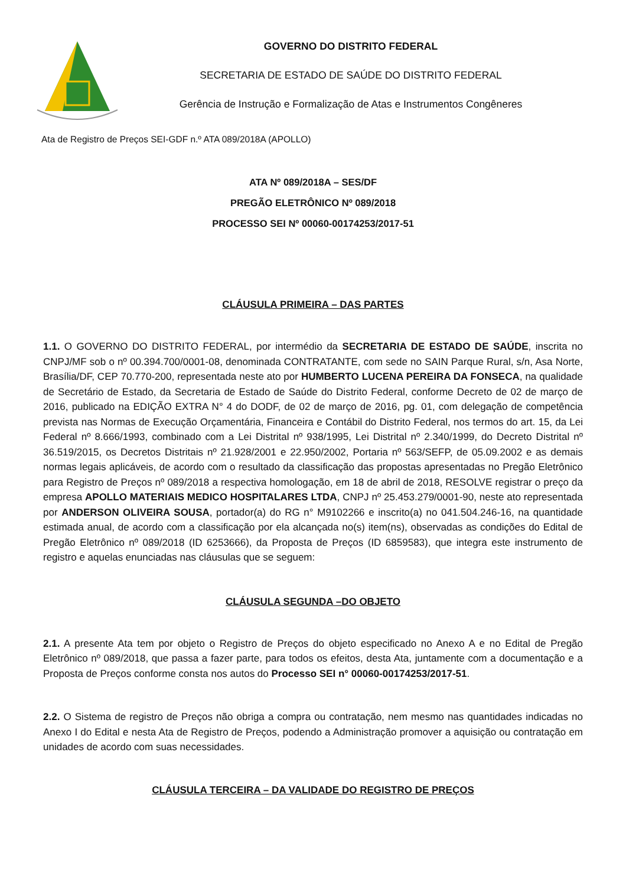GOVERNO DO DISTRITO FEDERAL
SECRETARIA DE ESTADO DE SAÚDE DO DISTRITO FEDERAL
Gerência de Instrução e Formalização de Atas e Instrumentos Congêneres
Ata de Registro de Preços SEI-GDF n.º ATA 089/2018A (APOLLO)
ATA Nº 089/2018A – SES/DF
PREGÃO ELETRÔNICO Nº 089/2018
PROCESSO SEI Nº 00060-00174253/2017-51
CLÁUSULA PRIMEIRA – DAS PARTES
1.1. O GOVERNO DO DISTRITO FEDERAL, por intermédio da SECRETARIA DE ESTADO DE SAÚDE, inscrita no CNPJ/MF sob o nº 00.394.700/0001-08, denominada CONTRATANTE, com sede no SAIN Parque Rural, s/n, Asa Norte, Brasília/DF, CEP 70.770-200, representada neste ato por HUMBERTO LUCENA PEREIRA DA FONSECA, na qualidade de Secretário de Estado, da Secretaria de Estado de Saúde do Distrito Federal, conforme Decreto de 02 de março de 2016, publicado na EDIÇÃO EXTRA N° 4 do DODF, de 02 de março de 2016, pg. 01, com delegação de competência prevista nas Normas de Execução Orçamentária, Financeira e Contábil do Distrito Federal, nos termos do art. 15, da Lei Federal nº 8.666/1993, combinado com a Lei Distrital nº 938/1995, Lei Distrital nº 2.340/1999, do Decreto Distrital nº 36.519/2015, os Decretos Distritais nº 21.928/2001 e 22.950/2002, Portaria nº 563/SEFP, de 05.09.2002 e as demais normas legais aplicáveis, de acordo com o resultado da classificação das propostas apresentadas no Pregão Eletrônico para Registro de Preços nº 089/2018 a respectiva homologação, em 18 de abril de 2018, RESOLVE registrar o preço da empresa APOLLO MATERIAIS MEDICO HOSPITALARES LTDA, CNPJ nº 25.453.279/0001-90, neste ato representada por ANDERSON OLIVEIRA SOUSA, portador(a) do RG n° M9102266 e inscrito(a) no 041.504.246-16, na quantidade estimada anual, de acordo com a classificação por ela alcançada no(s) item(ns), observadas as condições do Edital de Pregão Eletrônico nº 089/2018 (ID 6253666), da Proposta de Preços (ID 6859583), que integra este instrumento de registro e aquelas enunciadas nas cláusulas que se seguem:
CLÁUSULA SEGUNDA –DO OBJETO
2.1. A presente Ata tem por objeto o Registro de Preços do objeto especificado no Anexo A e no Edital de Pregão Eletrônico nº 089/2018, que passa a fazer parte, para todos os efeitos, desta Ata, juntamente com a documentação e a Proposta de Preços conforme consta nos autos do Processo SEI n° 00060-00174253/2017-51.
2.2. O Sistema de registro de Preços não obriga a compra ou contratação, nem mesmo nas quantidades indicadas no Anexo I do Edital e nesta Ata de Registro de Preços, podendo a Administração promover a aquisição ou contratação em unidades de acordo com suas necessidades.
CLÁUSULA TERCEIRA – DA VALIDADE DO REGISTRO DE PREÇOS